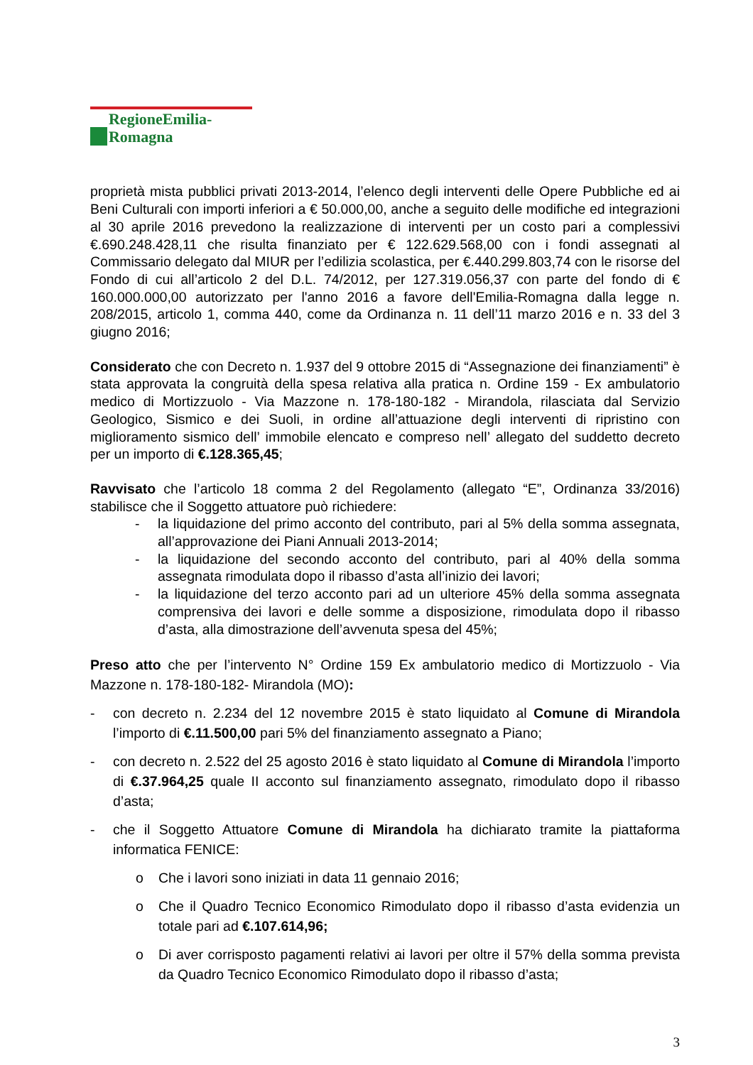RegioneEmilia-Romagna
proprietà mista pubblici privati 2013-2014, l’elenco degli interventi delle Opere Pubbliche ed ai Beni Culturali con importi inferiori a € 50.000,00, anche a seguito delle modifiche ed integrazioni al 30 aprile 2016 prevedono la realizzazione di interventi per un costo pari a complessivi €.690.248.428,11 che risulta finanziato per € 122.629.568,00 con i fondi assegnati al Commissario delegato dal MIUR per l’edilizia scolastica, per €.440.299.803,74 con le risorse del Fondo di cui all’articolo 2 del D.L. 74/2012, per 127.319.056,37 con parte del fondo di € 160.000.000,00 autorizzato per l'anno 2016 a favore dell'Emilia-Romagna dalla legge n. 208/2015, articolo 1, comma 440, come da Ordinanza n. 11 dell’11 marzo 2016 e n. 33 del 3 giugno 2016;
Considerato che con Decreto n. 1.937 del 9 ottobre 2015 di “Assegnazione dei finanziamenti” è stata approvata la congruità della spesa relativa alla pratica n. Ordine 159 - Ex ambulatorio medico di Mortizzuolo - Via Mazzone n. 178-180-182 - Mirandola, rilasciata dal Servizio Geologico, Sismico e dei Suoli, in ordine all’attuazione degli interventi di ripristino con miglioramento sismico dell’ immobile elencato e compreso nell’ allegato del suddetto decreto per un importo di €.128.365,45;
Ravvisato che l’articolo 18 comma 2 del Regolamento (allegato “E”, Ordinanza 33/2016) stabilisce che il Soggetto attuatore può richiedere:
- la liquidazione del primo acconto del contributo, pari al 5% della somma assegnata, all’approvazione dei Piani Annuali 2013-2014;
- la liquidazione del secondo acconto del contributo, pari al 40% della somma assegnata rimodulata dopo il ribasso d’asta all’inizio dei lavori;
- la liquidazione del terzo acconto pari ad un ulteriore 45% della somma assegnata comprensiva dei lavori e delle somme a disposizione, rimodulata dopo il ribasso d’asta, alla dimostrazione dell’avvenuta spesa del 45%;
Preso atto che per l’intervento N° Ordine 159 Ex ambulatorio medico di Mortizzuolo - Via Mazzone n. 178-180-182- Mirandola (MO):
- con decreto n. 2.234 del 12 novembre 2015 è stato liquidato al Comune di Mirandola l’importo di €.11.500,00 pari 5% del finanziamento assegnato a Piano;
- con decreto n. 2.522 del 25 agosto 2016 è stato liquidato al Comune di Mirandola l’importo di €.37.964,25 quale II acconto sul finanziamento assegnato, rimodulato dopo il ribasso d’asta;
- che il Soggetto Attuatore Comune di Mirandola ha dichiarato tramite la piattaforma informatica FENICE:
o Che i lavori sono iniziati in data 11 gennaio 2016;
o Che il Quadro Tecnico Economico Rimodulato dopo il ribasso d’asta evidenzia un totale pari ad €.107.614,96;
o Di aver corrisposto pagamenti relativi ai lavori per oltre il 57% della somma prevista da Quadro Tecnico Economico Rimodulato dopo il ribasso d’asta;
3